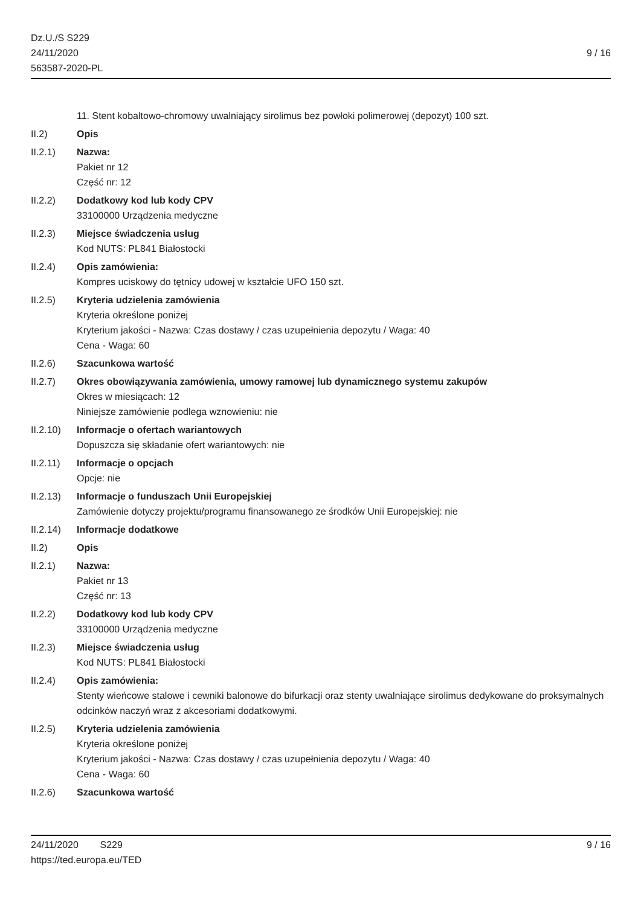Dz.U./S S229
24/11/2020
563587-2020-PL
9 / 16
11. Stent kobaltowo-chromowy uwalniający sirolimus bez powłoki polimerowej (depozyt) 100 szt.
II.2) Opis
II.2.1) Nazwa:
Pakiet nr 12
Część nr: 12
II.2.2) Dodatkowy kod lub kody CPV
33100000 Urządzenia medyczne
II.2.3) Miejsce świadczenia usług
Kod NUTS: PL841 Białostocki
II.2.4) Opis zamówienia:
Kompres uciskowy do tętnicy udowej w kształcie UFO 150 szt.
II.2.5) Kryteria udzielenia zamówienia
Kryteria określone poniżej
Kryterium jakości - Nazwa: Czas dostawy / czas uzupełnienia depozytu / Waga: 40
Cena - Waga: 60
II.2.6) Szacunkowa wartość
II.2.7) Okres obowiązywania zamówienia, umowy ramowej lub dynamicznego systemu zakupów
Okres w miesiącach: 12
Niniejsze zamówienie podlega wznowieniu: nie
II.2.10)
Informacje o ofertach wariantowych
Dopuszcza się składanie ofert wariantowych: nie
II.2.11)
Informacje o opcjach
Opcje: nie
II.2.13)
Informacje o funduszach Unii Europejskiej
Zamówienie dotyczy projektu/programu finansowanego ze środków Unii Europejskiej: nie
II.2.14)
Informacje dodatkowe
II.2) Opis
II.2.1) Nazwa:
Pakiet nr 13
Część nr: 13
II.2.2) Dodatkowy kod lub kody CPV
33100000 Urządzenia medyczne
II.2.3) Miejsce świadczenia usług
Kod NUTS: PL841 Białostocki
II.2.4) Opis zamówienia:
Stenty wieńcowe stalowe i cewniki balonowe do bifurkacji oraz stenty uwalniające sirolimus dedykowane do proksymalnych odcinków naczyń wraz z akcesoriami dodatkowymi.
II.2.5) Kryteria udzielenia zamówienia
Kryteria określone poniżej
Kryterium jakości - Nazwa: Czas dostawy / czas uzupełnienia depozytu / Waga: 40
Cena - Waga: 60
II.2.6) Szacunkowa wartość
24/11/2020 S229
https://ted.europa.eu/TED
9 / 16